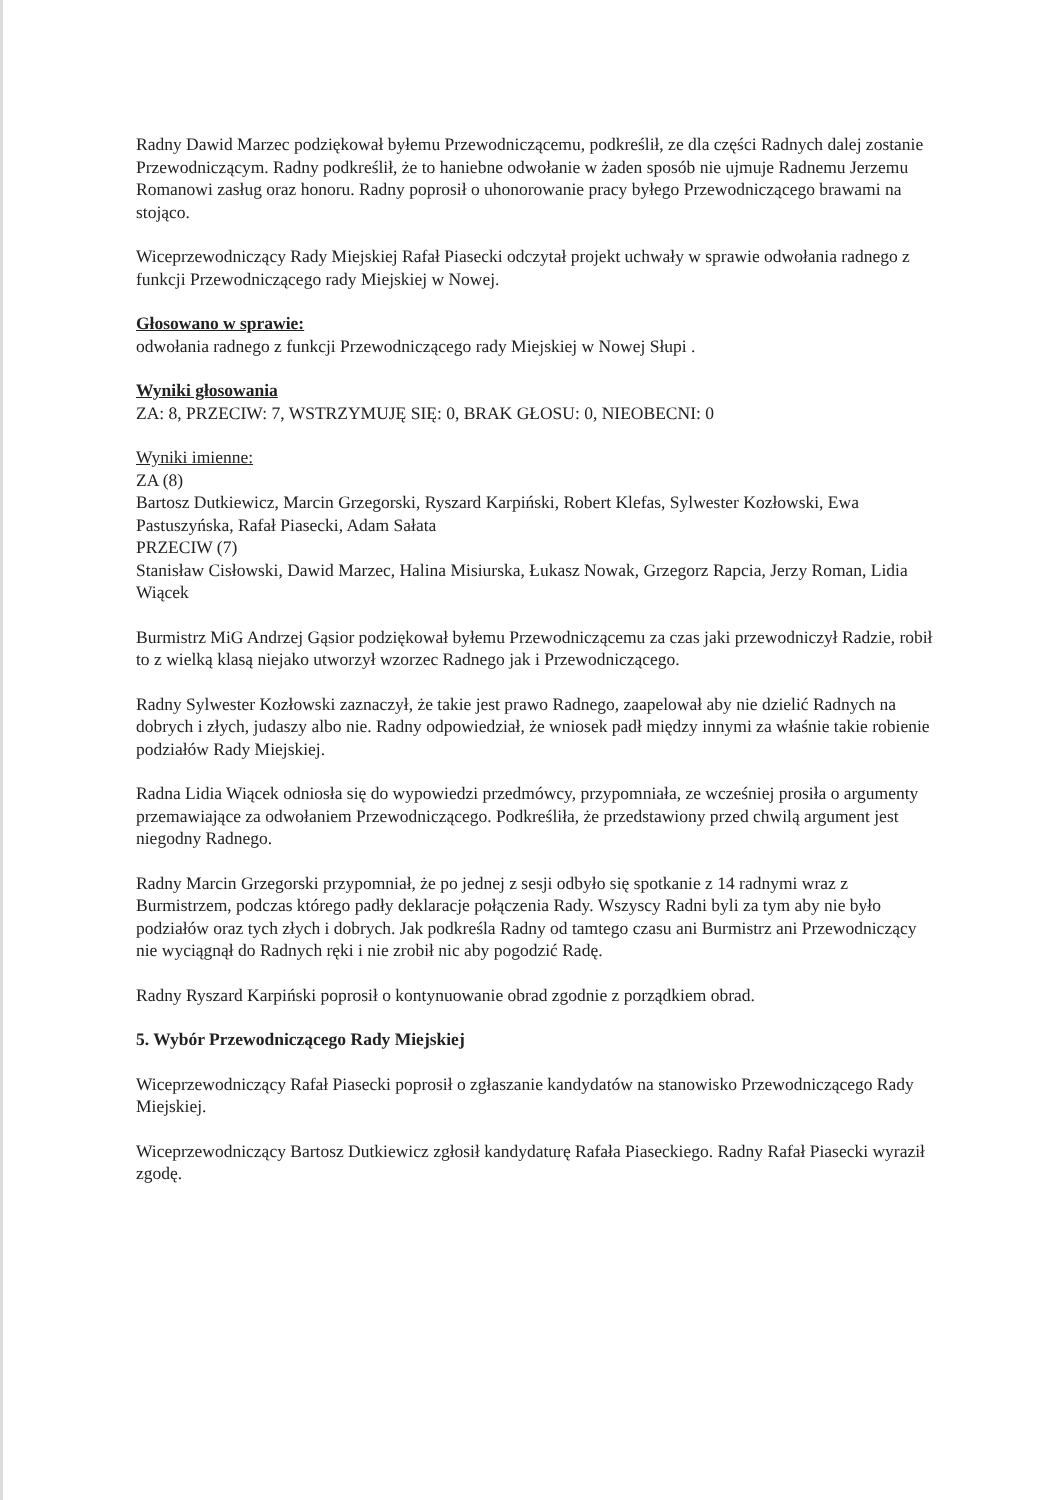Radny Dawid Marzec podziękował byłemu Przewodniczącemu, podkreślił, ze dla części Radnych dalej zostanie Przewodniczącym. Radny podkreślił, że to haniebne odwołanie w żaden sposób nie ujmuje Radnemu Jerzemu Romanowi zasług oraz honoru. Radny poprosił o uhonorowanie pracy byłego Przewodniczącego brawami na stojąco.
Wiceprzewodniczący Rady Miejskiej Rafał Piasecki odczytał projekt uchwały w sprawie odwołania radnego z funkcji Przewodniczącego rady Miejskiej w Nowej.
Głosowano w sprawie:
odwołania radnego z funkcji Przewodniczącego rady Miejskiej w Nowej Słupi .
Wyniki głosowania
ZA: 8, PRZECIW: 7, WSTRZYMUJĘ SIĘ: 0, BRAK GŁOSU: 0, NIEOBECNI: 0
Wyniki imienne:
ZA (8)
Bartosz Dutkiewicz, Marcin Grzegorski, Ryszard Karpiński, Robert Klefas, Sylwester Kozłowski, Ewa Pastuszyńska, Rafał Piasecki, Adam Sałata
PRZECIW (7)
Stanisław Cisłowski, Dawid Marzec, Halina Misiurska, Łukasz Nowak, Grzegorz Rapcia, Jerzy Roman, Lidia Wiącek
Burmistrz MiG Andrzej Gąsior podziękował byłemu Przewodniczącemu za czas jaki przewodniczył Radzie, robił to z wielką klasą niejako utworzył wzorzec Radnego jak i Przewodniczącego.
Radny Sylwester Kozłowski zaznaczył, że takie jest prawo Radnego, zaapelował aby nie dzielić Radnych na dobrych i złych, judaszy albo nie. Radny odpowiedział, że wniosek padł między innymi za właśnie takie robienie podziałów Rady Miejskiej.
Radna Lidia Wiącek odniosła się do wypowiedzi przedmówcy, przypomniała, ze wcześniej prosiła o argumenty przemawiające za odwołaniem Przewodniczącego. Podkreśliła, że przedstawiony przed chwilą argument jest niegodny Radnego.
Radny Marcin Grzegorski przypomniał, że po jednej z sesji odbyło się spotkanie z 14 radnymi wraz z Burmistrzem, podczas którego padły deklaracje połączenia Rady. Wszyscy Radni byli za tym aby nie było podziałów oraz tych złych i dobrych. Jak podkreśla Radny od tamtego czasu ani Burmistrz ani Przewodniczący nie wyciągnął do Radnych ręki i nie zrobił nic aby pogodzić Radę.
Radny Ryszard Karpiński poprosił o kontynuowanie obrad zgodnie z porządkiem obrad.
5. Wybór Przewodniczącego Rady Miejskiej
Wiceprzewodniczący Rafał Piasecki poprosił o zgłaszanie kandydatów na stanowisko Przewodniczącego Rady Miejskiej.
Wiceprzewodniczący Bartosz Dutkiewicz zgłosił kandydaturę Rafała Piaseckiego. Radny Rafał Piasecki wyraził zgodę.